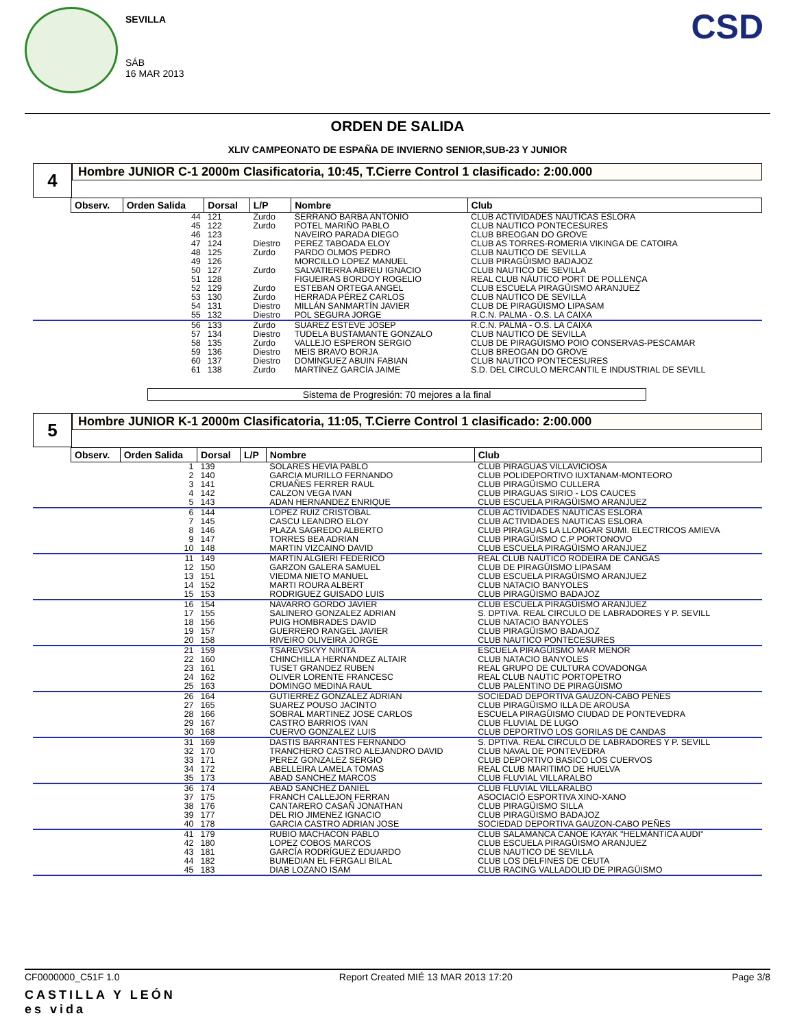SEVILLA
SÁB
16 MAR 2013
CSD
ORDEN DE SALIDA
XLIV CAMPEONATO DE ESPAÑA DE INVIERNO SENIOR,SUB-23 Y JUNIOR
4
Hombre JUNIOR C-1 2000m Clasificatoria, 10:45, T.Cierre Control 1 clasificado: 2:00.000
| | Observ. | Orden Salida | Dorsal | L/P | Nombre | Club |
| --- | --- | --- | --- | --- | --- | --- |
| | | 44 45 46 47 48 49 50 | 121 122 123 124 125 126 127 | Zurdo Zurdo Diestro Zurdo Zurdo | SERRANO BARBA ANTONIO POTEL MARIÑO PABLO NAVEIRO PARADA DIEGO PEREZ TABOADA ELOY PARDO OLMOS PEDRO MORCILLO LOPEZ MANUEL SALVATIERRA ABREU IGNACIO | CLUB ACTIVIDADES NAUTICAS ESLORA CLUB NAUTICO PONTECESURES CLUB BREOGAN DO GROVE CLUB AS TORRES-ROMERIA VIKINGA DE CATOIRA CLUB NAUTICO DE SEVILLA CLUB PIRAGÜISMO BADAJOZ CLUB NAUTICO DE SEVILLA |
| | | 51 52 53 54 55 | 128 129 130 131 132 | Zurdo Zurdo Diestro Diestro | FIGUEIRAS BORDOY ROGELIO ESTEBAN ORTEGA ANGEL HERRADA PÉREZ CARLOS MILLÁN SANMARTÍN JAVIER POL SEGURA JORGE | REAL CLUB NÁUTICO PORT DE POLLENÇA CLUB ESCUELA PIRAGÜISMO ARANJUEZ CLUB NAUTICO DE SEVILLA CLUB DE PIRAGÜISMO LIPASAM R.C.N. PALMA - O.S. LA CAIXA |
| | | 56 57 58 59 60 61 | 133 134 135 136 137 138 | Zurdo Diestro Zurdo Diestro Diestro Zurdo | SUAREZ ESTEVE JOSEP TUDELA BUSTAMANTE GONZALO VALLEJO ESPERON SERGIO MEIS BRAVO BORJA DOMINGUEZ ABUIN FABIAN MARTÍNEZ GARCÍA JAIME | R.C.N. PALMA - O.S. LA CAIXA CLUB NAUTICO DE SEVILLA CLUB DE PIRAGÜISMO POIO CONSERVAS-PESCAMAR CLUB BREOGAN DO GROVE CLUB NAUTICO PONTECESURES S.D. DEL CIRCULO MERCANTIL E INDUSTRIAL DE SEVILL |
Sistema de Progresión: 70 mejores a la final
5
Hombre JUNIOR K-1 2000m Clasificatoria, 11:05, T.Cierre Control 1 clasificado: 2:00.000
| | Observ. | Orden Salida | Dorsal | L/P | Nombre | Club |
| --- | --- | --- | --- | --- | --- | --- |
| | | 1 2 3 4 5 | 139 140 141 142 143 | | SOLARES HEVIA PABLO GARCIA MURILLO FERNANDO CRUAÑES FERRER RAUL CALZON VEGA IVAN ADAN HERNANDEZ ENRIQUE | CLUB PIRAGUAS VILLAVICIOSA CLUB POLIDEPORTIVO IUXTANAM-MONTEORO CLUB PIRAGÜISMO CULLERA CLUB PIRAGUAS SIRIO - LOS CAUCES CLUB ESCUELA PIRAGÜISMO ARANJUEZ |
| | | 6 7 8 9 10 | 144 145 146 147 148 | | LOPEZ RUIZ CRISTOBAL CASCU LEANDRO ELOY PLAZA SAGREDO ALBERTO TORRES BEA ADRIAN MARTIN VIZCAINO DAVID | CLUB ACTIVIDADES NAUTICAS ESLORA CLUB ACTIVIDADES NAUTICAS ESLORA CLUB PIRAGUAS LA LLONGAR SUMI. ELECTRICOS AMIEVA CLUB PIRAGÜISMO C.P PORTONOVO CLUB ESCUELA PIRAGÜISMO ARANJUEZ |
| | | 11 12 13 14 15 | 149 150 151 152 153 | | MARTIN ALGIERI FEDERICO GARZON GALERA SAMUEL VIEDMA NIETO MANUEL MARTI ROURA ALBERT RODRIGUEZ GUISADO LUIS | REAL CLUB NAUTICO RODEIRA DE CANGAS CLUB DE PIRAGÜISMO LIPASAM CLUB ESCUELA PIRAGÜISMO ARANJUEZ CLUB NATACIO BANYOLES CLUB PIRAGÜISMO BADAJOZ |
| | | 16 17 18 19 20 | 154 155 156 157 158 | | NAVARRO GORDO JAVIER SALINERO GONZALEZ ADRIAN PUIG HOMBRADES DAVID GUERRERO RANGEL JAVIER RIVEIRO OLIVEIRA JORGE | CLUB ESCUELA PIRAGÜISMO ARANJUEZ S. DPTIVA. REAL CIRCULO DE LABRADORES Y P. SEVILL CLUB NATACIO BANYOLES CLUB PIRAGÜISMO BADAJOZ CLUB NAUTICO PONTECESURES |
| | | 21 22 23 24 25 | 159 160 161 162 163 | | TSAREVSKYY NIKITA CHINCHILLA HERNANDEZ ALTAIR TUSET GRANDEZ RUBEN OLIVER LORENTE FRANCESC DOMINGO MEDINA RAUL | ESCUELA PIRAGÜISMO MAR MENOR CLUB NATACIO BANYOLES REAL GRUPO DE CULTURA COVADONGA REAL CLUB NAUTIC PORTOPETRO CLUB PALENTINO DE PIRAGÜISMO |
| | | 26 27 28 29 30 | 164 165 166 167 168 | | GUTIERREZ GONZALEZ ADRIAN SUAREZ POUSO JACINTO SOBRAL MARTINEZ JOSE CARLOS CASTRO BARRIOS IVAN CUERVO GONZALEZ LUIS | SOCIEDAD DEPORTIVA GAUZON-CABO PEÑES CLUB PIRAGÜISMO ILLA DE AROUSA ESCUELA PIRAGÜISMO CIUDAD DE PONTEVEDRA CLUB FLUVIAL DE LUGO CLUB DEPORTIVO LOS GORILAS DE CANDAS |
| | | 31 32 33 34 35 | 169 170 171 172 173 | | DASTIS BARRANTES FERNANDO TRANCHERO CASTRO ALEJANDRO DAVID PEREZ GONZALEZ SERGIO ABELLEIRA LAMELA TOMAS ABAD SANCHEZ MARCOS | S. DPTIVA. REAL CIRCULO DE LABRADORES Y P. SEVILL CLUB NAVAL DE PONTEVEDRA CLUB DEPORTIVO BASICO LOS CUERVOS REAL CLUB MARITIMO DE HUELVA CLUB FLUVIAL VILLARALBO |
| | | 36 37 38 39 40 | 174 175 176 177 178 | | ABAD SANCHEZ DANIEL FRANCH CALLEJON FERRAN CANTARERO CASAÑ JONATHAN DEL RIO JIMENEZ IGNACIO GARCIA CASTRO ADRIAN JOSE | CLUB FLUVIAL VILLARALBO ASOCIACIÓ ESPORTIVA XINO-XANO CLUB PIRAGÜISMO SILLA CLUB PIRAGÜISMO BADAJOZ SOCIEDAD DEPORTIVA GAUZON-CABO PEÑES |
| | | 41 42 43 44 45 | 179 180 181 182 183 | | RUBIO MACHACON PABLO LOPEZ COBOS MARCOS GARCÍA RODRÍGUEZ EDUARDO BUMEDIAN EL FERGALI BILAL DIAB LOZANO ISAM | CLUB SALAMANCA CANOE KAYAK "HELMÁNTICA AUDI" CLUB ESCUELA PIRAGÜISMO ARANJUEZ CLUB NAUTICO DE SEVILLA CLUB LOS DELFINES DE CEUTA CLUB RACING VALLADOLID DE PIRAGÜISMO |
CF0000000_C51F 1.0 Report Created MIÉ 13 MAR 2013 17:20 Page 3/8
CASTILLA Y LEÓN
es vida